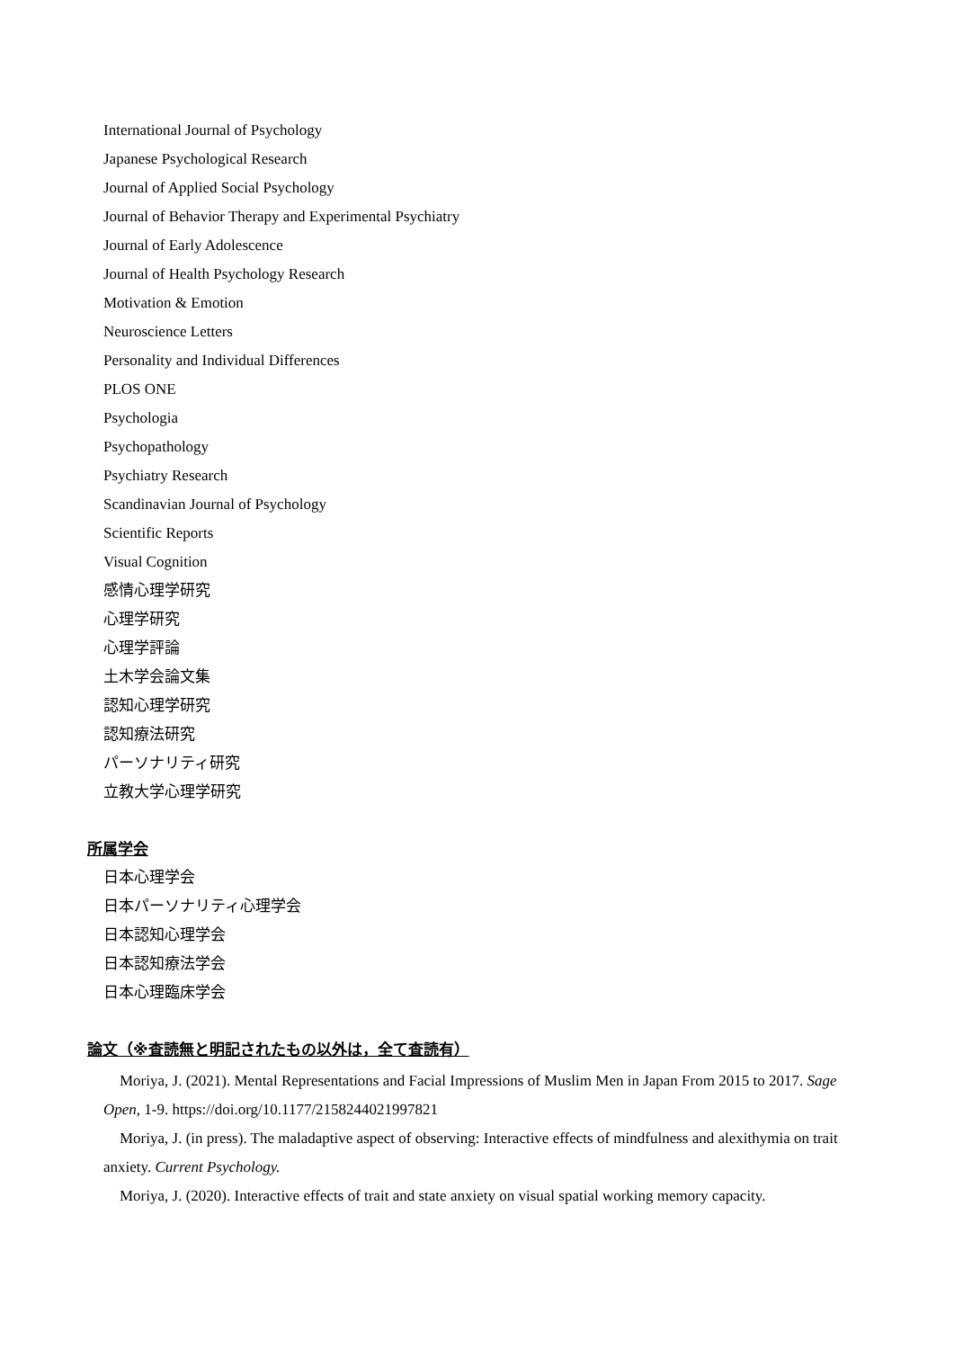International Journal of Psychology
Japanese Psychological Research
Journal of Applied Social Psychology
Journal of Behavior Therapy and Experimental Psychiatry
Journal of Early Adolescence
Journal of Health Psychology Research
Motivation & Emotion
Neuroscience Letters
Personality and Individual Differences
PLOS ONE
Psychologia
Psychopathology
Psychiatry Research
Scandinavian Journal of Psychology
Scientific Reports
Visual Cognition
感情心理学研究
心理学研究
心理学評論
土木学会論文集
認知心理学研究
認知療法研究
パーソナリティ研究
立教大学心理学研究
所属学会
日本心理学会
日本パーソナリティ心理学会
日本認知心理学会
日本認知療法学会
日本心理臨床学会
論文（※査読無と明記されたもの以外は，全て査読有）
Moriya, J. (2021). Mental Representations and Facial Impressions of Muslim Men in Japan From 2015 to 2017. Sage Open, 1-9. https://doi.org/10.1177/2158244021997821
Moriya, J. (in press). The maladaptive aspect of observing: Interactive effects of mindfulness and alexithymia on trait anxiety. Current Psychology.
Moriya, J. (2020). Interactive effects of trait and state anxiety on visual spatial working memory capacity.